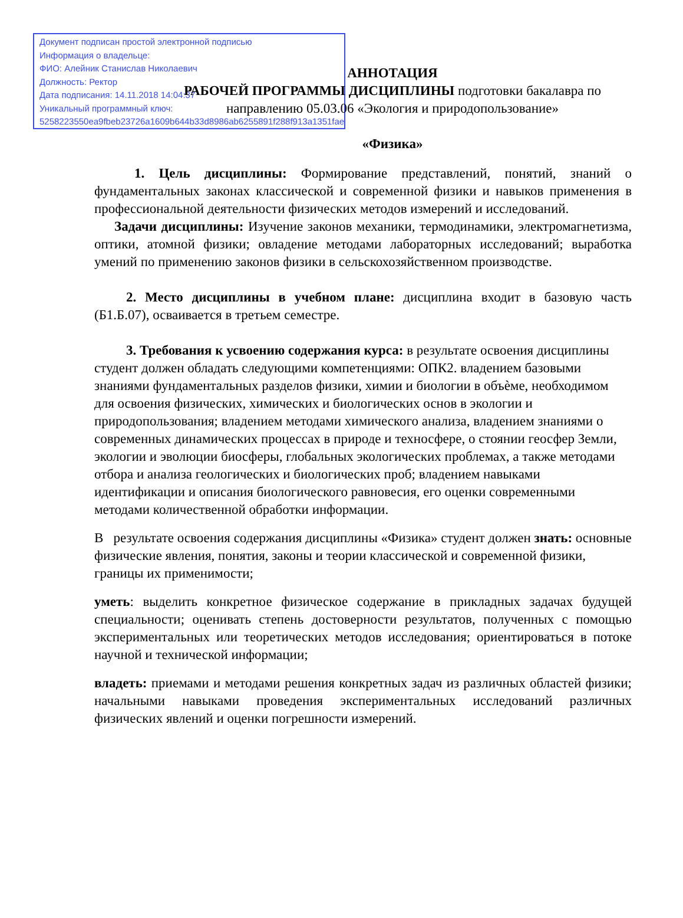Документ подписан простой электронной подписью
Информация о владельце:
ФИО: Алейник Станислав Николаевич
Должность: Ректор
Дата подписания: 14.11.2018 14:04:37
Уникальный программный ключ:
5258223550ea9fbeb23726a1609b644b33d8986ab6255891f288f913a1351fae
АННОТАЦИЯ
РАБОЧЕЙ ПРОГРАММЫ ДИСЦИПЛИНЫ подготовки бакалавра по
направлению 05.03.06 «Экология и природопользование»
«Физика»
1. Цель дисциплины: Формирование представлений, понятий, знаний о фундаментальных законах классической и современной физики и навыков применения в профессиональной деятельности физических методов измерений и исследований.
Задачи дисциплины: Изучение законов механики, термодинамики, электромагнетизма, оптики, атомной физики; овладение методами лабораторных исследований; выработка умений по применению законов физики в сельскохозяйственном производстве.
2. Место дисциплины в учебном плане: дисциплина входит в базовую часть (Б1.Б.07), осваивается в третьем семестре.
3. Требования к усвоению содержания курса: в результате освоения дисциплины студент должен обладать следующими компетенциями: ОПК2. владением базовыми знаниями фундаментальных разделов физики, химии и биологии в объѐме, необходимом для освоения физических, химических и биологических основ в экологии и природопользования; владением методами химического анализа, владением знаниями о современных динамических процессах в природе и техносфере, о стоянии геосфер Земли, экологии и эволюции биосферы, глобальных экологических проблемах, а также методами отбора и анализа геологических и биологических проб; владением навыками идентификации и описания биологического равновесия, его оценки современными методами количественной обработки информации.
В результате освоения содержания дисциплины «Физика» студент должен знать: основные физические явления, понятия, законы и теории классической и современной физики, границы их применимости;
уметь: выделить конкретное физическое содержание в прикладных задачах будущей специальности; оценивать степень достоверности результатов, полученных с помощью экспериментальных или теоретических методов исследования; ориентироваться в потоке научной и технической информации;
владеть: приемами и методами решения конкретных задач из различных областей физики; начальными навыками проведения экспериментальных исследований различных физических явлений и оценки погрешности измерений.